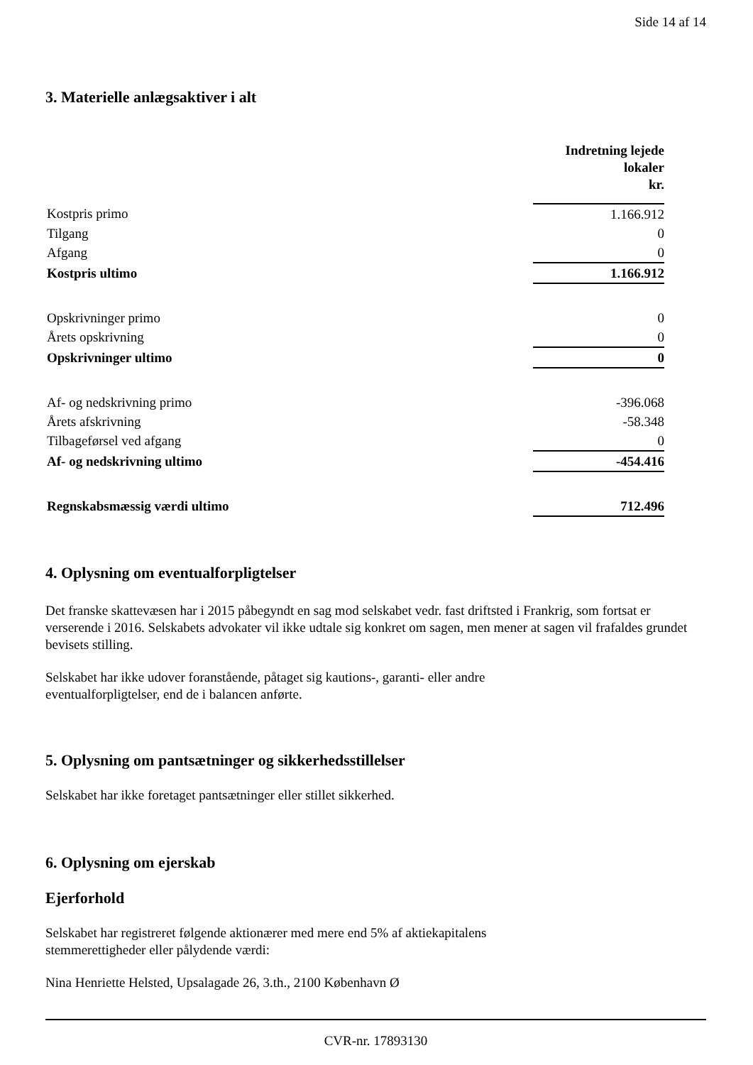Side 14 af 14
3. Materielle anlægsaktiver i alt
| | Indretning lejede lokaler kr. |
| Kostpris primo | 1.166.912 |
| Tilgang | 0 |
| Afgang | 0 |
| Kostpris ultimo | 1.166.912 |
| Opskrivninger primo | 0 |
| Årets opskrivning | 0 |
| Opskrivninger ultimo | 0 |
| Af- og nedskrivning primo | -396.068 |
| Årets afskrivning | -58.348 |
| Tilbageførsel ved afgang | 0 |
| Af- og nedskrivning ultimo | -454.416 |
| Regnskabsmæssig værdi ultimo | 712.496 |
4. Oplysning om eventualforpligtelser
Det franske skattevæsen har i 2015 påbegyndt en sag mod selskabet vedr. fast driftsted i Frankrig, som fortsat er verserende i 2016. Selskabets advokater vil ikke udtale sig konkret om sagen, men mener at sagen vil frafaldes grundet bevisets stilling.
Selskabet har ikke udover foranstående, påtaget sig kautions-, garanti- eller andre
eventualforpligtelser, end de i balancen anførte.
5. Oplysning om pantsætninger og sikkerhedsstillelser
Selskabet har ikke foretaget pantsætninger eller stillet sikkerhed.
6. Oplysning om ejerskab
Ejerforhold
Selskabet har registreret følgende aktionærer med mere end 5% af aktiekapitalens
stemmerettigheder eller pålydende værdi:
Nina Henriette Helsted, Upsalagade 26, 3.th., 2100 København Ø
CVR-nr. 17893130